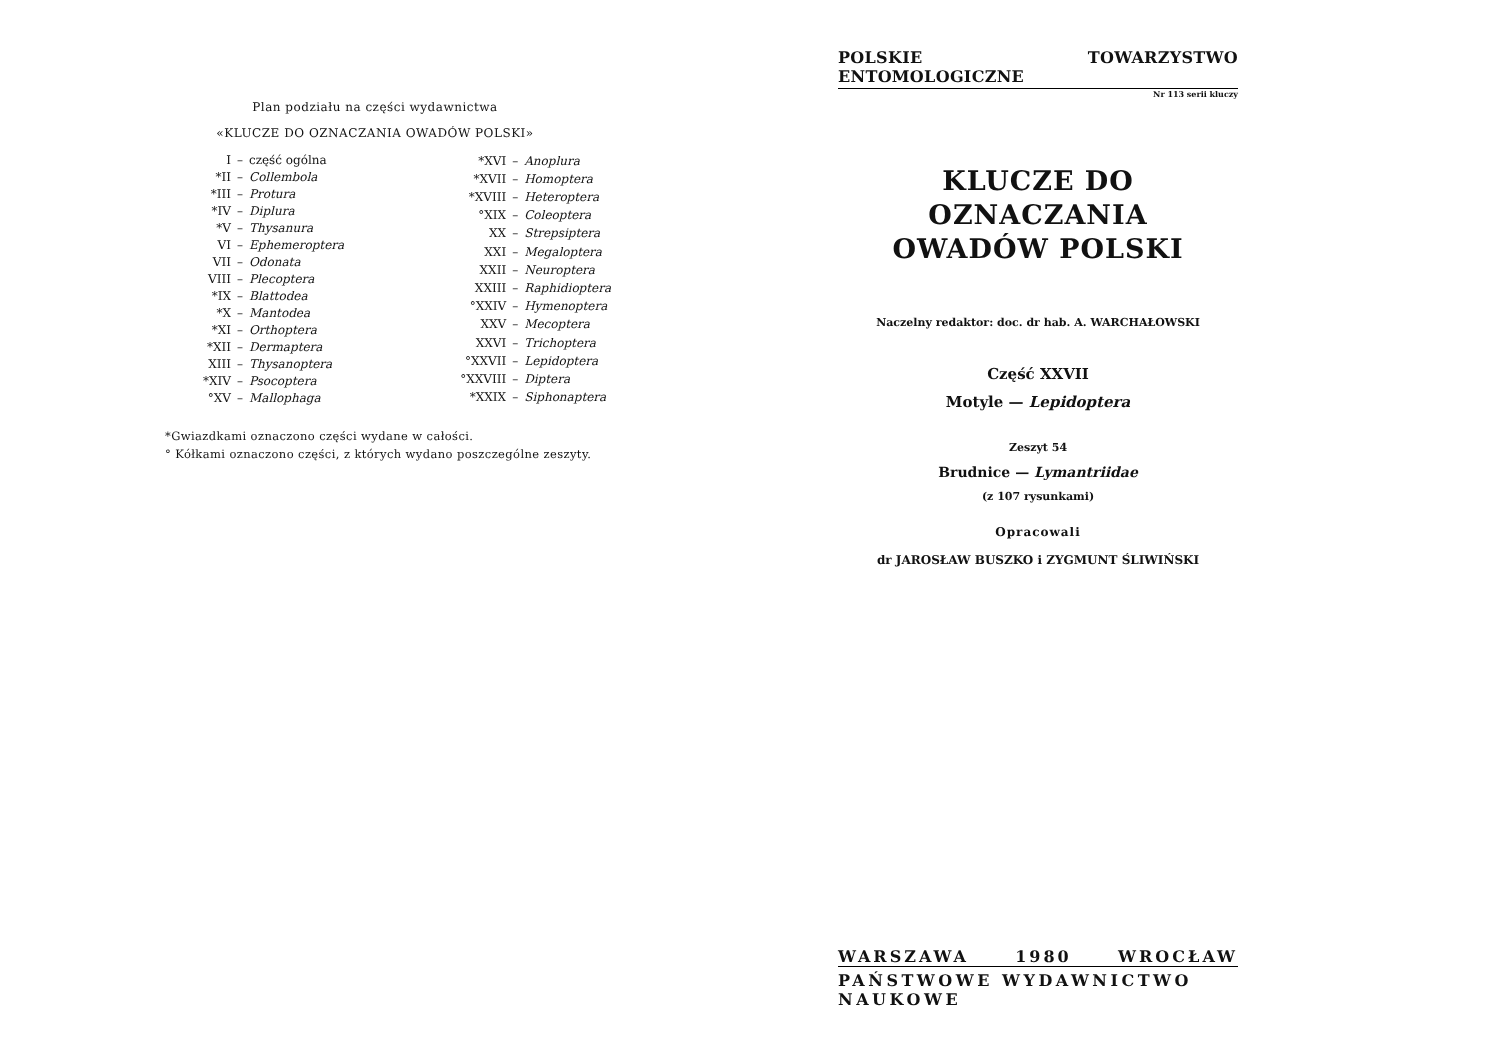Plan podziału na części wydawnictwa
«KLUCZE DO OZNACZANIA OWADÓW POLSKI»
| I | – | część ogólna |
| *II | – | Collembola |
| *III | – | Protura |
| *IV | – | Diplura |
| *V | – | Thysanura |
| VI | – | Ephemeroptera |
| VII | – | Odonata |
| VIII | – | Plecoptera |
| *IX | – | Blattodea |
| *X | – | Mantodea |
| *XI | – | Orthoptera |
| *XII | – | Dermaptera |
| XIII | – | Thysanoptera |
| *XIV | – | Psocoptera |
| °XV | – | Mallophaga |
| *XVI | – | Anoplura |
| *XVII | – | Homoptera |
| *XVIII | – | Heteroptera |
| °XIX | – | Coleoptera |
| XX | – | Strepsiptera |
| XXI | – | Megaloptera |
| XXII | – | Neuroptera |
| XXIII | – | Raphidioptera |
| °XXIV | – | Hymenoptera |
| XXV | – | Mecoptera |
| XXVI | – | Trichoptera |
| °XXVII | – | Lepidoptera |
| °XXVIII | – | Diptera |
| *XXIX | – | Siphonaptera |
*Gwiazdkami oznaczono części wydane w całości.
° Kółkami oznaczono części, z których wydano poszczególne zeszyty.
POLSKIE TOWARZYSTWO ENTOMOLOGICZNE
Nr 113 serii kluczy
KLUCZE DO OZNACZANIA
OWADÓW POLSKI
Naczelny redaktor: doc. dr hab. A. WARCHAŁOWSKI
Część XXVII
Motyle — Lepidoptera
Zeszyt 54
Brudnice — Lymantriidae
(z 107 rysunkami)
Opracowali
dr JAROSŁAW BUSZKO i ZYGMUNT ŚLIWIŃSKI
WARSZAWA 1980 WROCŁAW
PAŃSTWOWE WYDAWNICTWO NAUKOWE